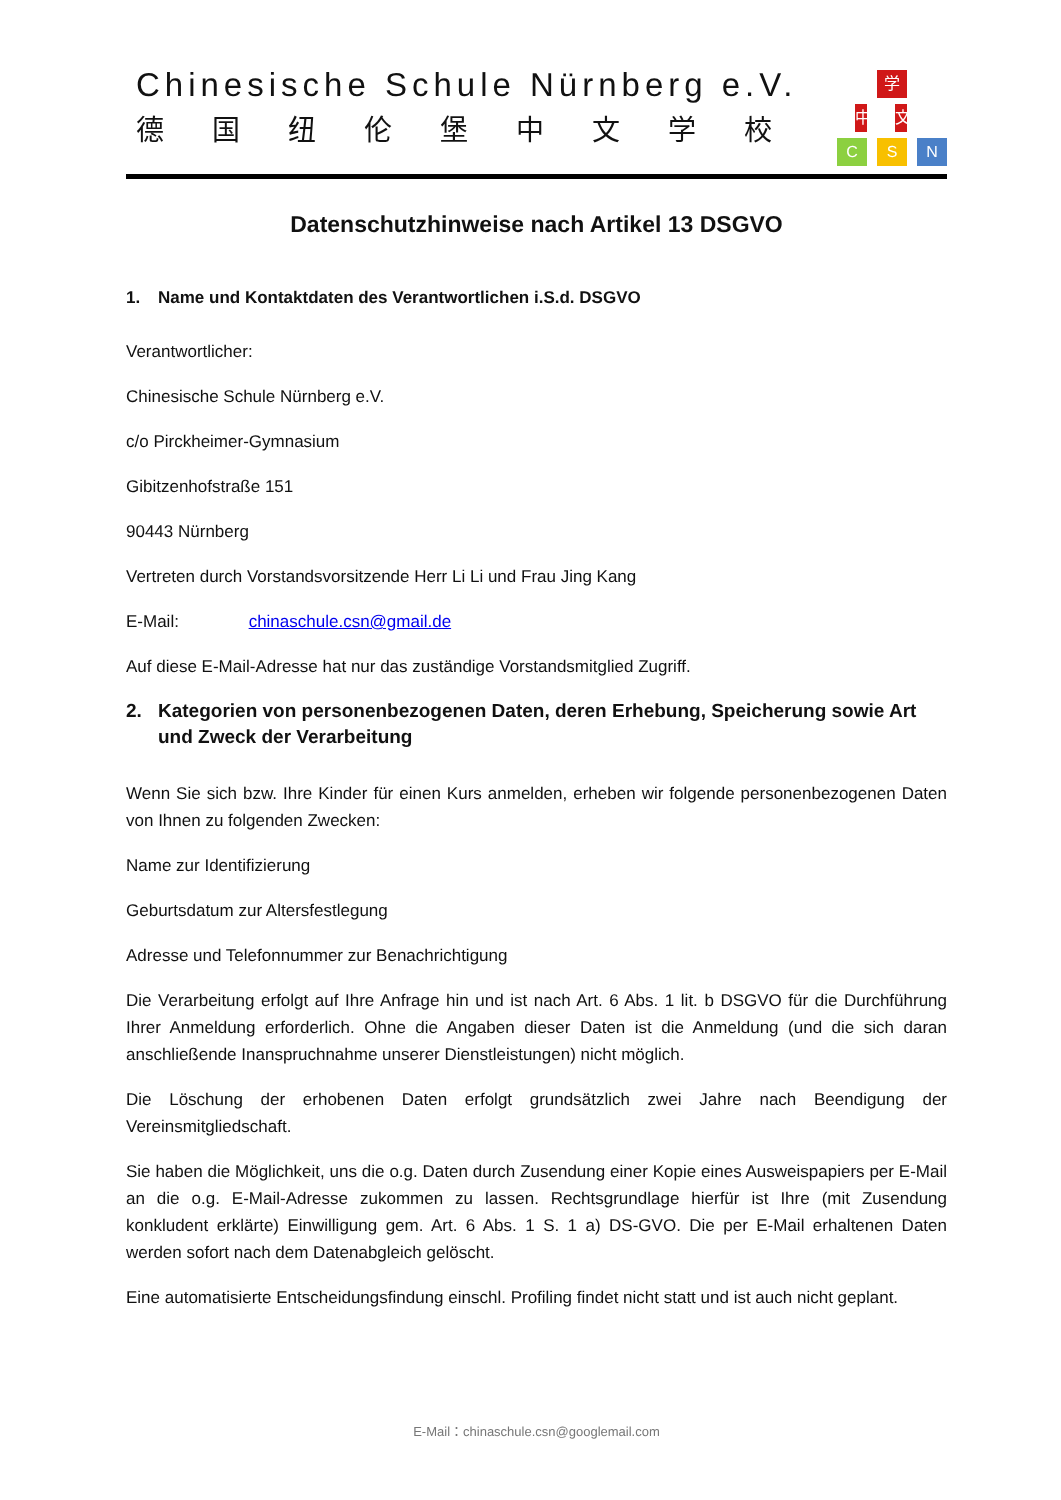Chinesische Schule Nürnberg e.V.
德国纽伦堡中文学校
学
中
文
C
S
N
Datenschutzhinweise nach Artikel 13 DSGVO
1. Name und Kontaktdaten des Verantwortlichen i.S.d. DSGVO
Verantwortlicher:
Chinesische Schule Nürnberg e.V.
c/o Pirckheimer-Gymnasium
Gibitzenhofstraße 151
90443 Nürnberg
Vertreten durch Vorstandsvorsitzende Herr Li Li und Frau Jing Kang
E-Mail: chinaschule.csn@gmail.de
Auf diese E-Mail-Adresse hat nur das zuständige Vorstandsmitglied Zugriff.
2. Kategorien von personenbezogenen Daten, deren Erhebung, Speicherung sowie Art und Zweck der Verarbeitung
Wenn Sie sich bzw. Ihre Kinder für einen Kurs anmelden, erheben wir folgende personenbezogenen Daten von Ihnen zu folgenden Zwecken:
Name zur Identifizierung
Geburtsdatum zur Altersfestlegung
Adresse und Telefonnummer zur Benachrichtigung
Die Verarbeitung erfolgt auf Ihre Anfrage hin und ist nach Art. 6 Abs. 1 lit. b DSGVO für die Durchführung Ihrer Anmeldung erforderlich. Ohne die Angaben dieser Daten ist die Anmeldung (und die sich daran anschließende Inanspruchnahme unserer Dienstleistungen) nicht möglich.
Die Löschung der erhobenen Daten erfolgt grundsätzlich zwei Jahre nach Beendigung der Vereinsmitgliedschaft.
Sie haben die Möglichkeit, uns die o.g. Daten durch Zusendung einer Kopie eines Ausweispapiers per E-Mail an die o.g. E-Mail-Adresse zukommen zu lassen. Rechtsgrundlage hierfür ist Ihre (mit Zusendung konkludent erklärte) Einwilligung gem. Art. 6 Abs. 1 S. 1 a) DS-GVO. Die per E-Mail erhaltenen Daten werden sofort nach dem Datenabgleich gelöscht.
Eine automatisierte Entscheidungsfindung einschl. Profiling findet nicht statt und ist auch nicht geplant.
E-Mail：chinaschule.csn@googlemail.com